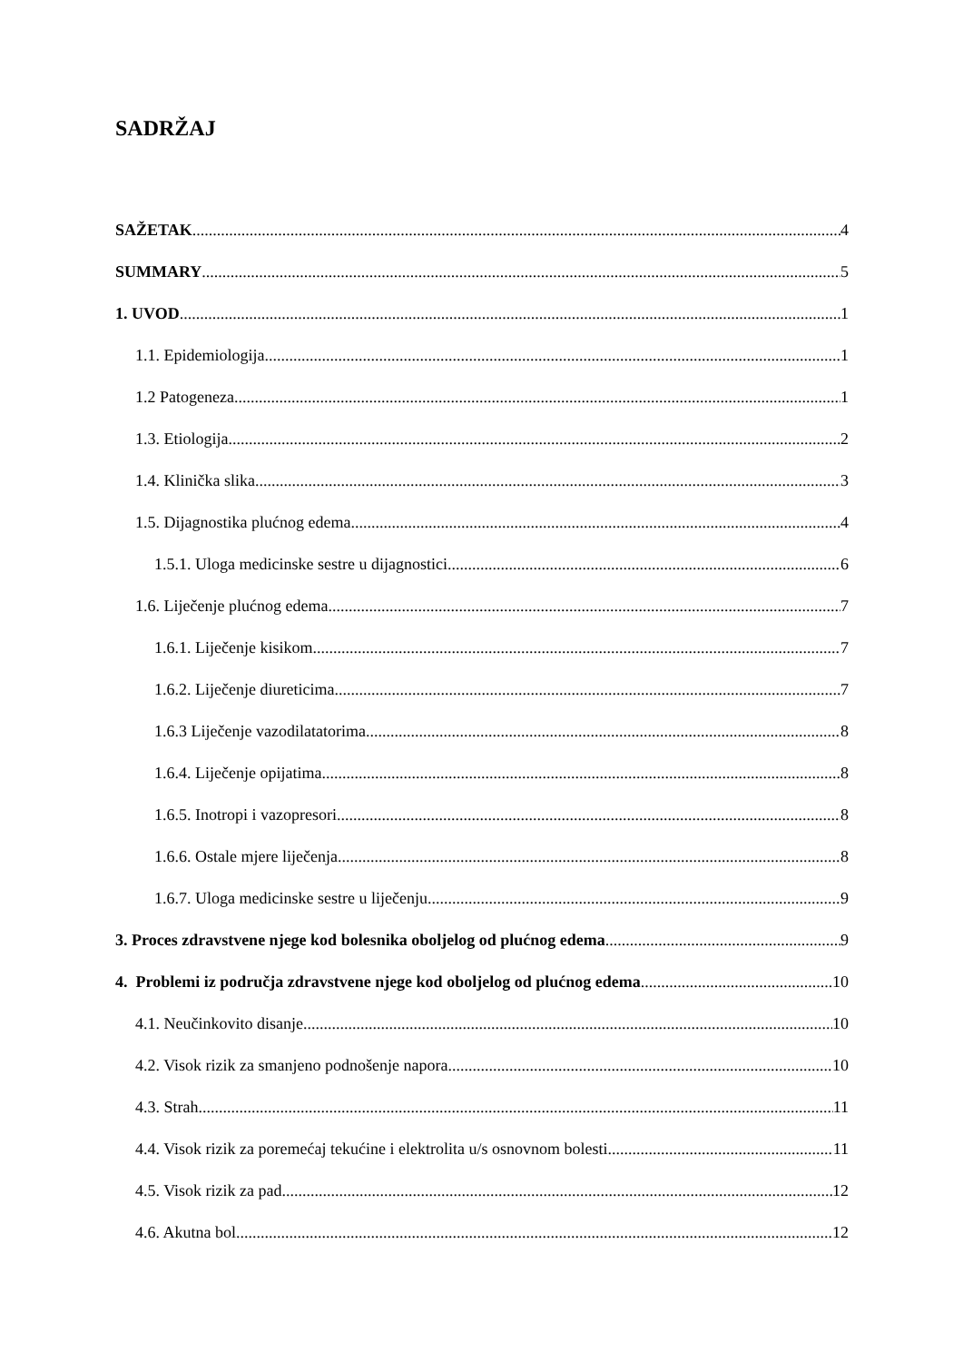SADRŽAJ
SAŽETAK 4
SUMMARY 5
1. UVOD 1
1.1. Epidemiologija 1
1.2 Patogeneza 1
1.3. Etiologija 2
1.4. Klinička slika 3
1.5. Dijagnostika plućnog edema 4
1.5.1. Uloga medicinske sestre u dijagnostici 6
1.6. Liječenje plućnog edema 7
1.6.1. Liječenje kisikom 7
1.6.2. Liječenje diureticima 7
1.6.3 Liječenje vazodilatatorima 8
1.6.4. Liječenje opijatima 8
1.6.5. Inotropi i vazopresori 8
1.6.6. Ostale mjere liječenja 8
1.6.7. Uloga medicinske sestre u liječenju 9
3. Proces zdravstvene njege kod bolesnika oboljelog od plućnog edema 9
4. Problemi iz područja zdravstvene njege kod oboljelog od plućnog edema 10
4.1. Neučinkovito disanje 10
4.2. Visok rizik za smanjeno podnošenje napora 10
4.3. Strah 11
4.4. Visok rizik za poremećaj tekućine i elektrolita u/s osnovnom bolesti 11
4.5. Visok rizik za pad 12
4.6. Akutna bol 12